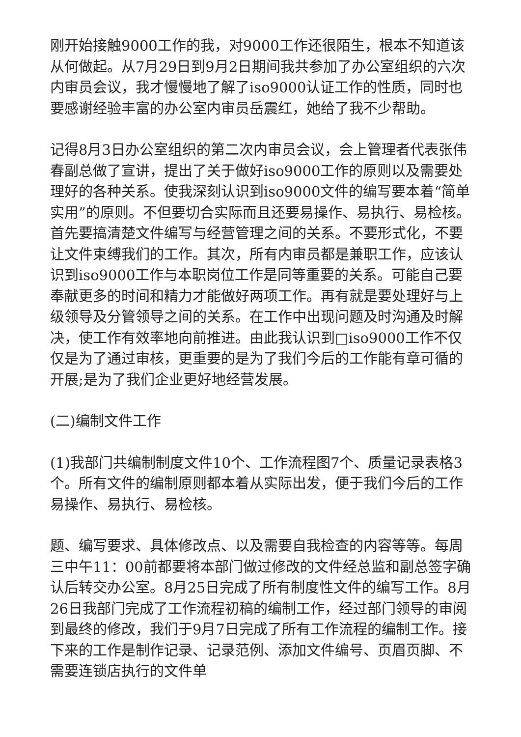刚开始接触9000工作的我，对9000工作还很陌生，根本不知道该从何做起。从7月29日到9月2日期间我共参加了办公室组织的六次内审员会议，我才慢慢地了解了iso9000认证工作的性质，同时也要感谢经验丰富的办公室内审员岳震红，她给了我不少帮助。
记得8月3日办公室组织的第二次内审员会议，会上管理者代表张伟春副总做了宣讲，提出了关于做好iso9000工作的原则以及需要处理好的各种关系。使我深刻认识到iso9000文件的编写要本着“简单实用”的原则。不但要切合实际而且还要易操作、易执行、易检核。首先要搞清楚文件编写与经营管理之间的关系。不要形式化，不要让文件束缚我们的工作。其次，所有内审员都是兼职工作，应该认识到iso9000工作与本职岗位工作是同等重要的关系。可能自己要奉献更多的时间和精力才能做好两项工作。再有就是要处理好与上级领导及分管领导之间的关系。在工作中出现问题及时沟通及时解决，使工作有效率地向前推进。由此我认识到□iso9000工作不仅仅是为了通过审核，更重要的是为了我们今后的工作能有章可循的开展;是为了我们企业更好地经营发展。
(二)编制文件工作
(1)我部门共编制制度文件10个、工作流程图7个、质量记录表格3个。所有文件的编制原则都本着从实际出发，便于我们今后的工作易操作、易执行、易检核。
题、编写要求、具体修改点、以及需要自我检查的内容等等。每周三中午11：00前都要将本部门做过修改的文件经总监和副总签字确认后转交办公室。8月25日完成了所有制度性文件的编写工作。8月26日我部门完成了工作流程初稿的编制工作，经过部门领导的审阅到最终的修改，我们于9月7日完成了所有工作流程的编制工作。接下来的工作是制作记录、记录范例、添加文件编号、页眉页脚、不需要连锁店执行的文件单